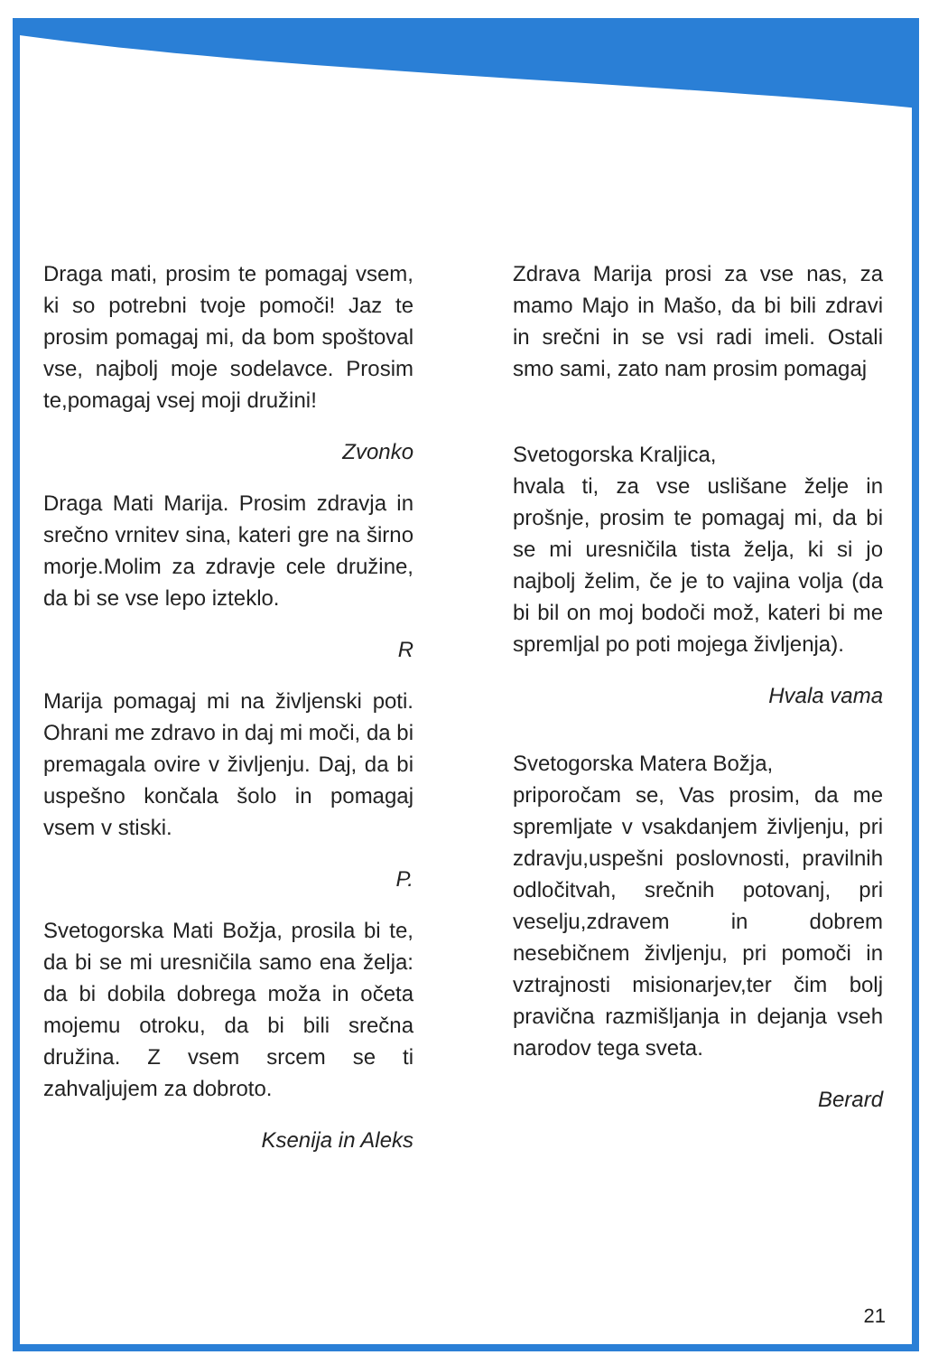Draga mati, prosim te pomagaj vsem, ki so potrebni tvoje pomoči! Jaz te prosim pomagaj mi, da bom spoštoval vse, najbolj moje sodelavce. Prosim te,pomagaj vsej moji družini!
Zvonko
Draga Mati Marija. Prosim zdravja in srečno vrnitev sina, kateri gre na širno morje.Molim za zdravje cele družine, da bi se vse lepo izteklo.
R
Marija pomagaj mi na življenski poti. Ohrani me zdravo in daj mi moči, da bi premagala ovire v življenju. Daj, da bi uspešno končala šolo in pomagaj vsem v stiski.
P.
Svetogorska Mati Božja, prosila bi te, da bi se mi uresničila samo ena želja: da bi dobila dobrega moža in očeta mojemu otroku, da bi bili srečna družina. Z vsem srcem se ti zahvaljujem za dobroto.
Ksenija in Aleks
Zdrava Marija prosi za vse nas, za mamo Majo in Mašo, da bi bili zdravi in srečni in se vsi radi imeli. Ostali smo sami, zato nam prosim pomagaj
Svetogorska Kraljica,
hvala ti, za vse uslišane želje in prošnje, prosim te pomagaj mi, da bi se mi uresničila tista želja, ki si jo najbolj želim, če je to vajina volja (da bi bil on moj bodoči mož, kateri bi me spremljal po poti mojega življenja).
Hvala vama
Svetogorska Matera Božja,
priporočam se, Vas prosim, da me spremljate v vsakdanjem življenju, pri zdravju,uspešni poslovnosti, pravilnih odločitvah, srečnih potovanj, pri veselju,zdravem in dobrem nesebičnem življenju, pri pomoči in vztrajnosti misionarjev,ter čim bolj pravična razmišljanja in dejanja vseh narodov tega sveta.
Berard
21